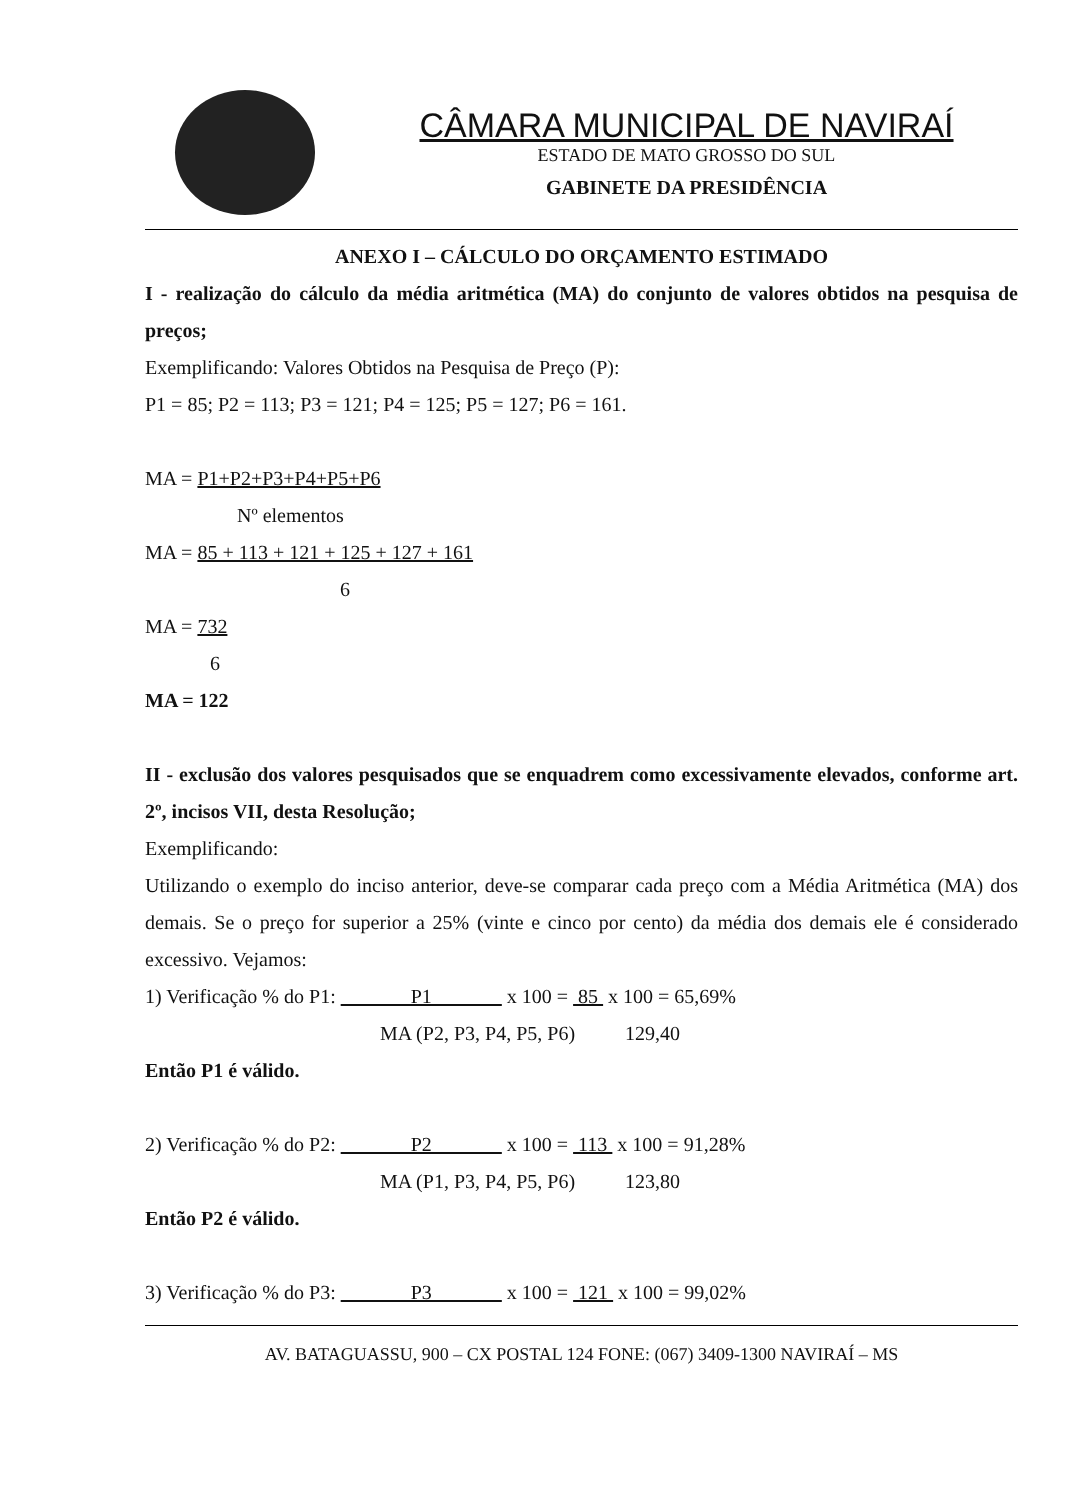CÂMARA MUNICIPAL DE NAVIRAÍ
ESTADO DE MATO GROSSO DO SUL
GABINETE DA PRESIDÊNCIA
ANEXO I – CÁLCULO DO ORÇAMENTO ESTIMADO
I - realização do cálculo da média aritmética (MA) do conjunto de valores obtidos na pesquisa de preços;
Exemplificando: Valores Obtidos na Pesquisa de Preço (P):
P1 = 85; P2 = 113; P3 = 121; P4 = 125; P5 = 127; P6 = 161.
MA = P1+P2+P3+P4+P5+P6
Nº elementos
MA = 85 + 113 + 121 + 125 + 127 + 161
6
MA = 732
6
MA = 122
II - exclusão dos valores pesquisados que se enquadrem como excessivamente elevados, conforme art. 2º, incisos VII, desta Resolução;
Exemplificando:
Utilizando o exemplo do inciso anterior, deve-se comparar cada preço com a Média Aritmética (MA) dos demais. Se o preço for superior a 25% (vinte e cinco por cento) da média dos demais ele é considerado excessivo. Vejamos:
1) Verificação % do P1: P1 x 100 = 85 x 100 = 65,69%
MA (P2, P3, P4, P5, P6) 129,40
Então P1 é válido.
2) Verificação % do P2: P2 x 100 = 113 x 100 = 91,28%
MA (P1, P3, P4, P5, P6) 123,80
Então P2 é válido.
3) Verificação % do P3: P3 x 100 = 121 x 100 = 99,02%
AV. BATAGUASSU, 900 – CX POSTAL 124 FONE: (067) 3409-1300 NAVIRAÍ – MS